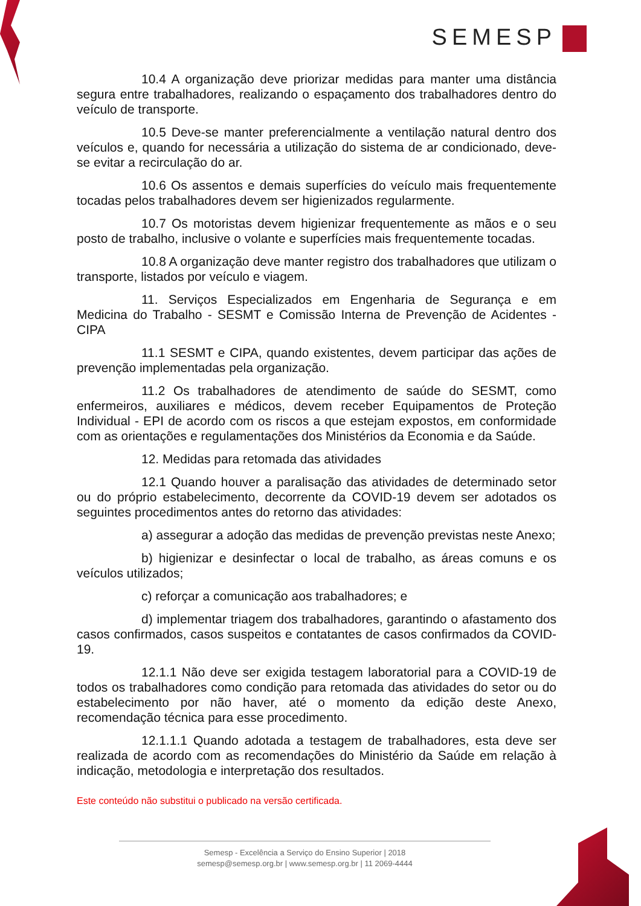SEMESP
10.4 A organização deve priorizar medidas para manter uma distância segura entre trabalhadores, realizando o espaçamento dos trabalhadores dentro do veículo de transporte.
10.5 Deve-se manter preferencialmente a ventilação natural dentro dos veículos e, quando for necessária a utilização do sistema de ar condicionado, deve-se evitar a recirculação do ar.
10.6 Os assentos e demais superfícies do veículo mais frequentemente tocadas pelos trabalhadores devem ser higienizados regularmente.
10.7 Os motoristas devem higienizar frequentemente as mãos e o seu posto de trabalho, inclusive o volante e superfícies mais frequentemente tocadas.
10.8 A organização deve manter registro dos trabalhadores que utilizam o transporte, listados por veículo e viagem.
11. Serviços Especializados em Engenharia de Segurança e em Medicina do Trabalho - SESMT e Comissão Interna de Prevenção de Acidentes - CIPA
11.1 SESMT e CIPA, quando existentes, devem participar das ações de prevenção implementadas pela organização.
11.2 Os trabalhadores de atendimento de saúde do SESMT, como enfermeiros, auxiliares e médicos, devem receber Equipamentos de Proteção Individual - EPI de acordo com os riscos a que estejam expostos, em conformidade com as orientações e regulamentações dos Ministérios da Economia e da Saúde.
12. Medidas para retomada das atividades
12.1 Quando houver a paralisação das atividades de determinado setor ou do próprio estabelecimento, decorrente da COVID-19 devem ser adotados os seguintes procedimentos antes do retorno das atividades:
a) assegurar a adoção das medidas de prevenção previstas neste Anexo;
b) higienizar e desinfectar o local de trabalho, as áreas comuns e os veículos utilizados;
c) reforçar a comunicação aos trabalhadores; e
d) implementar triagem dos trabalhadores, garantindo o afastamento dos casos confirmados, casos suspeitos e contatantes de casos confirmados da COVID-19.
12.1.1 Não deve ser exigida testagem laboratorial para a COVID-19 de todos os trabalhadores como condição para retomada das atividades do setor ou do estabelecimento por não haver, até o momento da edição deste Anexo, recomendação técnica para esse procedimento.
12.1.1.1 Quando adotada a testagem de trabalhadores, esta deve ser realizada de acordo com as recomendações do Ministério da Saúde em relação à indicação, metodologia e interpretação dos resultados.
Este conteúdo não substitui o publicado na versão certificada.
Semesp - Excelência a Serviço do Ensino Superior | 2018
semesp@semesp.org.br | www.semesp.org.br | 11 2069-4444